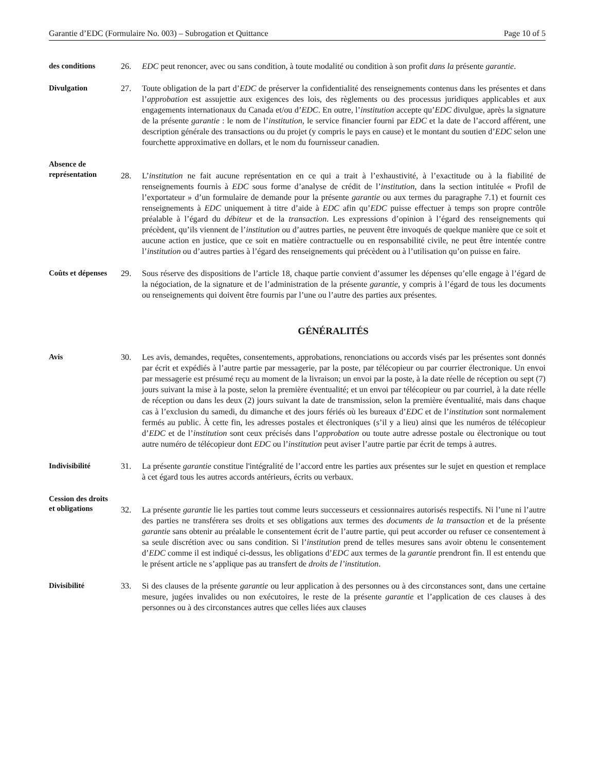Garantie d’EDC (Formulaire No. 003) – Subrogation et Quittance Page 10 of 5
des conditions 26. EDC peut renoncer, avec ou sans condition, à toute modalité ou condition à son profit dans la présente garantie.
Divulgation 27. Toute obligation de la part d’EDC de préserver la confidentialité des renseignements contenus dans les présentes et dans l’approbation est assujettie aux exigences des lois, des règlements ou des processus juridiques applicables et aux engagements internationaux du Canada et/ou d’EDC. En outre, l’institution accepte qu’EDC divulgue, après la signature de la présente garantie : le nom de l’institution, le service financier fourni par EDC et la date de l’accord afférent, une description générale des transactions ou du projet (y compris le pays en cause) et le montant du soutien d’EDC selon une fourchette approximative en dollars, et le nom du fournisseur canadien.
Absence de
représentation
28.
L’institution ne fait aucune représentation en ce qui a trait à l’exhaustivité, à l’exactitude ou à la fiabilité de renseignements fournis à EDC sous forme d’analyse de crédit de l’institution, dans la section intitulée « Profil de l’exportateur » d’un formulaire de demande pour la présente garantie ou aux termes du paragraphe 7.1) et fournit ces renseignements à EDC uniquement à titre d’aide à EDC afin qu’EDC puisse effectuer à temps son propre contrôle préalable à l’égard du débiteur et de la transaction. Les expressions d’opinion à l’égard des renseignements qui précèdent, qu’ils viennent de l’institution ou d’autres parties, ne peuvent être invoqués de quelque manière que ce soit et aucune action en justice, que ce soit en matière contractuelle ou en responsabilité civile, ne peut être intentée contre l’institution ou d’autres parties à l’égard des renseignements qui précèdent ou à l’utilisation qu’on puisse en faire.
Coûts et dépenses
29. Sous réserve des dispositions de l’article 18, chaque partie convient d’assumer les dépenses qu’elle engage à l’égard de la négociation, de la signature et de l’administration de la présente garantie, y compris à l’égard de tous les documents ou renseignements qui doivent être fournis par l’une ou l’autre des parties aux présentes.
GÉNÉRALITÉS
Avis 30. Les avis, demandes, requêtes, consentements, approbations, renonciations ou accords visés par les présentes sont donnés par écrit et expédiés à l’autre partie par messagerie, par la poste, par télécopieur ou par courrier électronique. Un envoi par messagerie est présumé reçu au moment de la livraison; un envoi par la poste, à la date réelle de réception ou sept (7) jours suivant la mise à la poste, selon la première éventualité; et un envoi par télécopieur ou par courriel, à la date réelle de réception ou dans les deux (2) jours suivant la date de transmission, selon la première éventualité, mais dans chaque cas à l’exclusion du samedi, du dimanche et des jours fériés où les bureaux d’EDC et de l’institution sont normalement fermés au public. À cette fin, les adresses postales et électroniques (s’il y a lieu) ainsi que les numéros de télécopieur d’EDC et de l’institution sont ceux précisés dans l’approbation ou toute autre adresse postale ou électronique ou tout autre numéro de télécopieur dont EDC ou l’institution peut aviser l’autre partie par écrit de temps à autres.
Indivisibilité 31. La présente garantie constitue l'intégralité de l’accord entre les parties aux présentes sur le sujet en question et remplace à cet égard tous les autres accords antérieurs, écrits ou verbaux.
Cession des droits
et obligations
32.
La présente garantie lie les parties tout comme leurs successeurs et cessionnaires autorisés respectifs. Ni l’une ni l’autre des parties ne transférera ses droits et ses obligations aux termes des documents de la transaction et de la présente garantie sans obtenir au préalable le consentement écrit de l’autre partie, qui peut accorder ou refuser ce consentement à sa seule discrétion avec ou sans condition. Si l’institution prend de telles mesures sans avoir obtenu le consentement d’EDC comme il est indiqué ci-dessus, les obligations d’EDC aux termes de la garantie prendront fin. Il est entendu que le présent article ne s’applique pas au transfert de droits de l’institution.
Divisibilité 33. Si des clauses de la présente garantie ou leur application à des personnes ou à des circonstances sont, dans une certaine mesure, jugées invalides ou non exécutoires, le reste de la présente garantie et l’application de ces clauses à des personnes ou à des circonstances autres que celles liées aux clauses